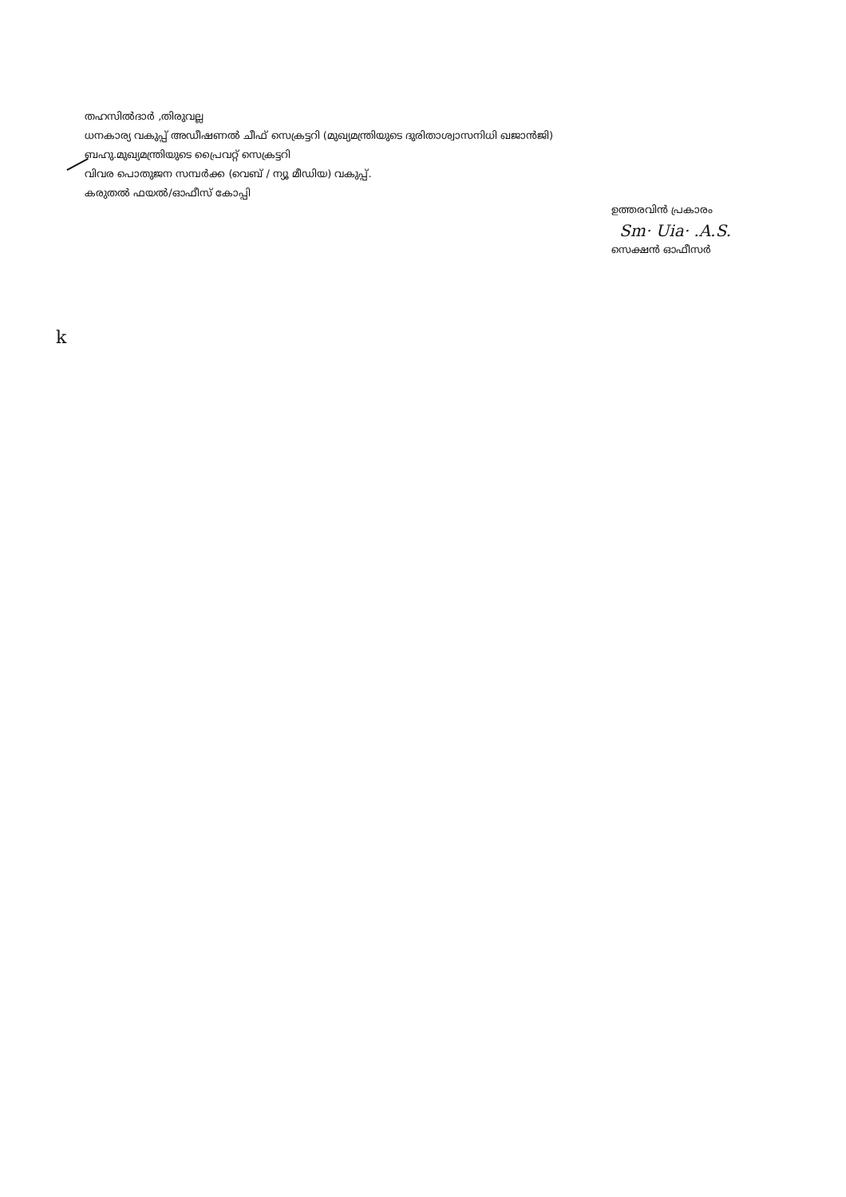തഹസിൽദാർ ,തിരുവല്ല
ധനകാര്യ വകുപ്പ് അഡീഷണൽ ചീഫ് സെക്രട്ടറി (മുഖ്യമന്ത്രിയുടെ ദുരിതാശ്വാസനിധി ഖജാൻജി)
ബഹു.മുഖ്യമന്ത്രിയുടെ പ്രൈവറ്റ് സെക്രട്ടറി
വിവര പൊതുജന സമ്പർക്ക (വെബ് / ന്യൂ മീഡിയ) വകുപ്പ്.
കരുതൽ ഫയൽ/ഓഫീസ് കോപ്പി
ഉത്തരവിൻ പ്രകാരം
Sm· Uia· .A.S.
സെക്ഷൻ ഓഫീസർ
k